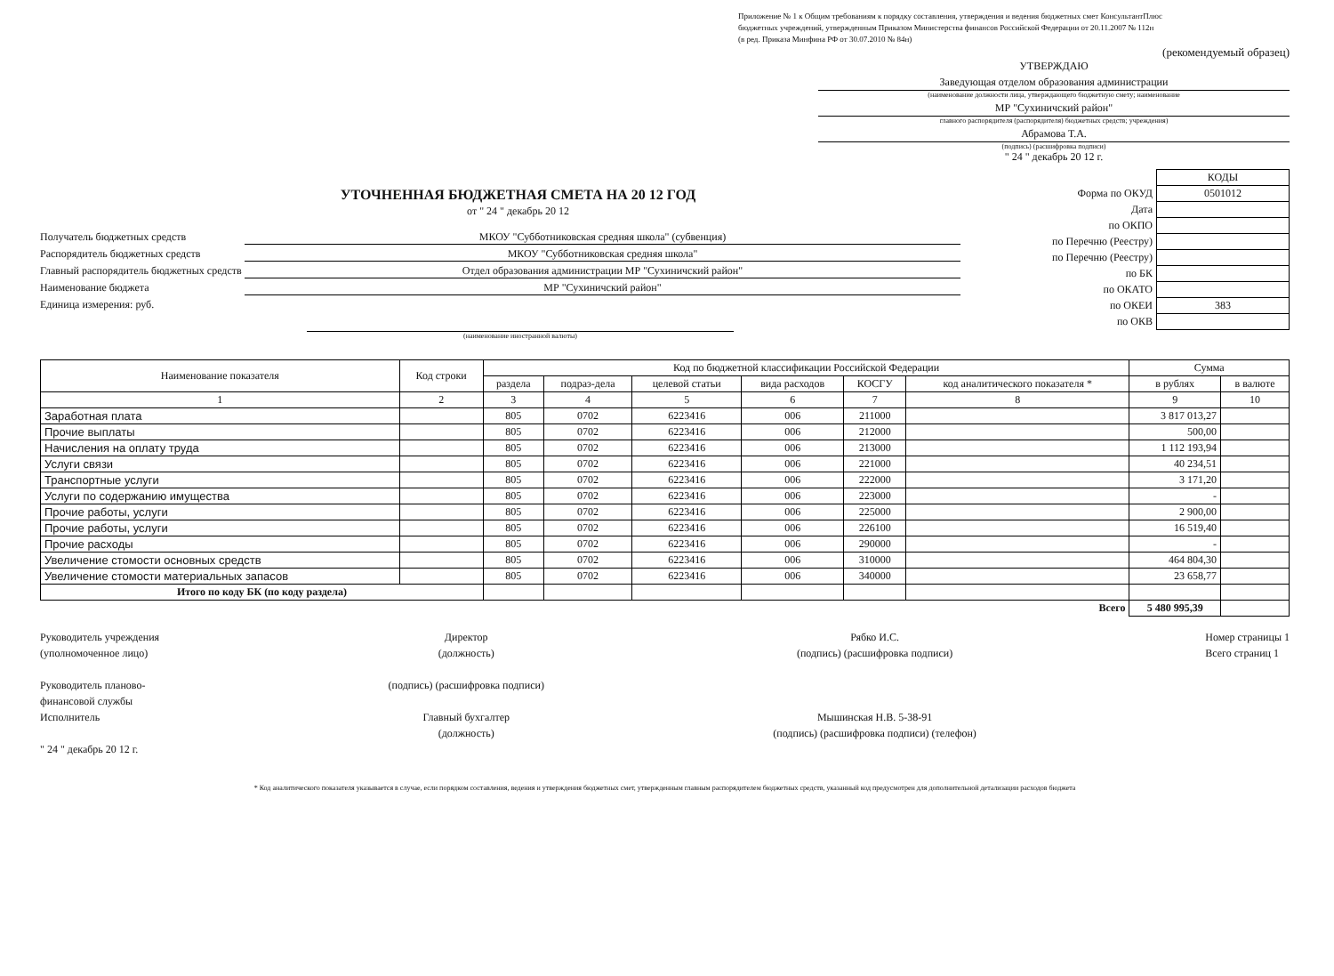Приложение № 1 к Общим требованиям к порядку составления, утверждения и ведения бюджетных смет КонсультантПлюс
бюджетных учреждений, утвержденным Приказом Министерства финансов Российской Федерации от 20.11.2007 № 112н
(в ред. Приказа Минфина РФ от 30.07.2010 № 84н)
(рекомендуемый образец)
УТВЕРЖДАЮ
Заведующая отделом образования администрации
(наименование должности лица, утверждающего бюджетную смету; наименование
МР "Сухиничский район"
главного распорядителя (распорядителя) бюджетных средств; учреждения)
Абрамова Т.А.
(подпись) (расшифровка подписи)
" 24 " декабрь 20 12 г.
УТОЧНЕННАЯ БЮДЖЕТНАЯ СМЕТА НА 20 12 ГОД
от " 24 " декабрь 20 12
Получатель бюджетных средств МКОУ "Субботниковская средняя школа" (субвенция)
Распорядитель бюджетных средств МКОУ "Субботниковская средняя школа"
Главный распорядитель бюджетных средств Отдел образования администрации МР "Сухиничский район"
Наименование бюджета МР "Сухиничский район"
Единица измерения: руб.
(наименование иностранной валюты)
| | КОДЫ |
| Форма по ОКУД | 0501012 |
| Дата | |
| по ОКПО | |
| по Перечню (Реестру) | |
| по Перечню (Реестру) | |
| по БК | |
| по ОКАТО | |
| по ОКЕИ | 383 |
| по ОКВ | |
| Наименование показателя | Код строки | Код по бюджетной классификации Российской Федерации | | | | | | Сумма | |
| --- | --- | --- | --- | --- | --- | --- | --- | --- | --- |
| | | раздела | подраз-дела | целевой статьи | вида расходов | КОСГУ | код аналитического показателя * | в рублях | в валюте |
| 1 | 2 | 3 | 4 | 5 | 6 | 7 | 8 | 9 | 10 |
| Заработная плата | | 805 | 0702 | 6223416 | 006 | 211000 | | 3 817 013,27 | |
| Прочие выплаты | | 805 | 0702 | 6223416 | 006 | 212000 | | 500,00 | |
| Начисления на оплату труда | | 805 | 0702 | 6223416 | 006 | 213000 | | 1 112 193,94 | |
| Услуги связи | | 805 | 0702 | 6223416 | 006 | 221000 | | 40 234,51 | |
| Транспортные услуги | | 805 | 0702 | 6223416 | 006 | 222000 | | 3 171,20 | |
| Услуги по содержанию имущества | | 805 | 0702 | 6223416 | 006 | 223000 | | - | |
| Прочие работы, услуги | | 805 | 0702 | 6223416 | 006 | 225000 | | 2 900,00 | |
| Прочие работы, услуги | | 805 | 0702 | 6223416 | 006 | 226100 | | 16 519,40 | |
| Прочие расходы | | 805 | 0702 | 6223416 | 006 | 290000 | | - | |
| Увеличение стомости основных средств | | 805 | 0702 | 6223416 | 006 | 310000 | | 464 804,30 | |
| Увеличение стомости материальных запасов | | 805 | 0702 | 6223416 | 006 | 340000 | | 23 658,77 | |
| Итого по коду БК (по коду раздела) | | | | | | | | | |
| Всего | | | | | | | | 5 480 995,39 | |
Руководитель учреждения
(уполномоченное лицо)
Руководитель планово-
финансовой службы
Исполнитель
" 24 " декабрь 20 12 г.
Директор
(должность)
(подпись) (расшифровка подписи)
Главный бухгалтер
(должность)
Рябко И.С.
(подпись) (расшифровка подписи)
Мышинская Н.В. 5-38-91
(подпись) (расшифровка подписи) (телефон)
Номер страницы 1
Всего страниц 1
* Код аналитического показателя указывается в случае, если порядком составления, ведения и утверждения бюджетных смет, утвержденным главным распорядителем бюджетных средств, указанный код предусмотрен для дополнительной детализации расходов бюджета